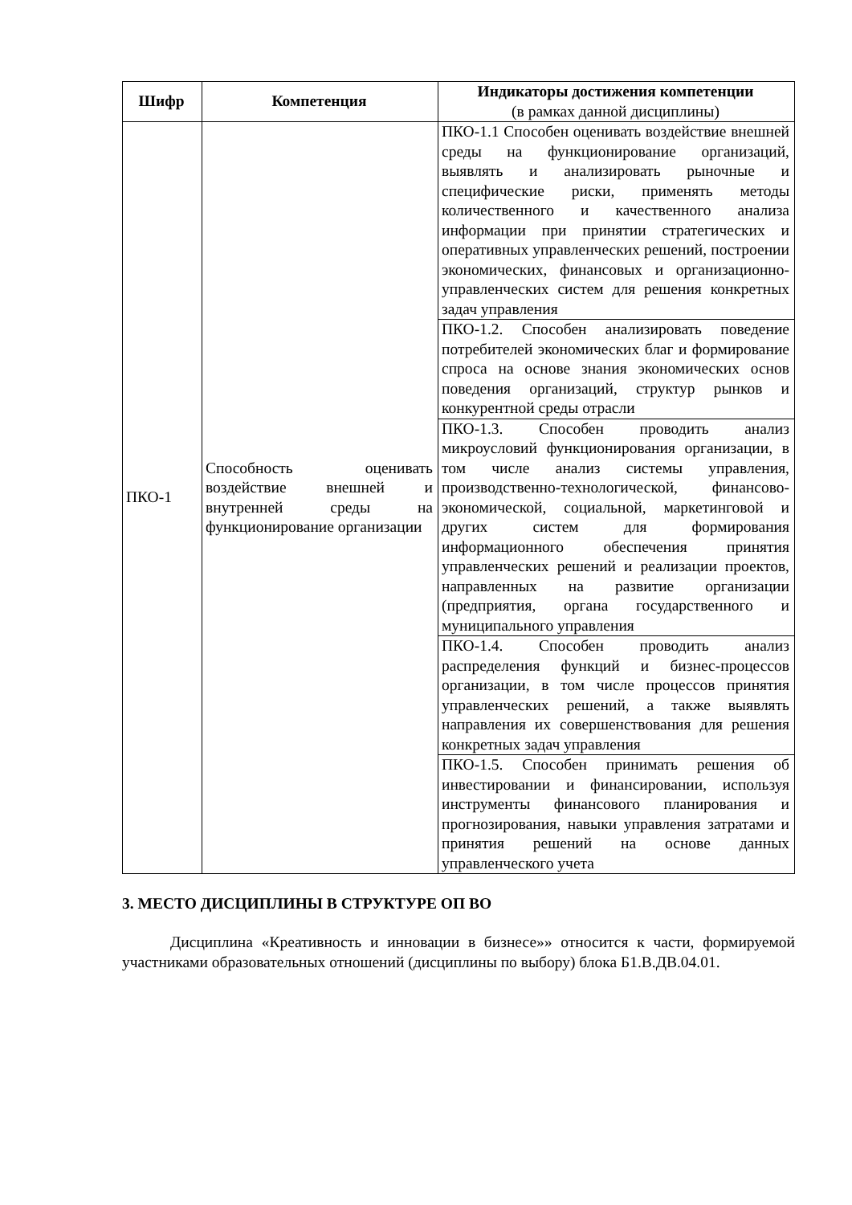| Шифр | Компетенция | Индикаторы достижения компетенции (в рамках данной дисциплины) |
| --- | --- | --- |
| ПКО-1 | Способность оценивать воздействие внешней и внутренней среды на функционирование организации | ПКО-1.1 Способен оценивать воздействие внешней среды на функционирование организаций, выявлять и анализировать рыночные и специфические риски, применять методы количественного и качественного анализа информации при принятии стратегических и оперативных управленческих решений, построении экономических, финансовых и организационно-управленческих систем для решения конкретных задач управления |
| | | ПКО-1.2. Способен анализировать поведение потребителей экономических благ и формирование спроса на основе знания экономических основ поведения организаций, структур рынков и конкурентной среды отрасли |
| | | ПКО-1.3. Способен проводить анализ микроусловий функционирования организации, в том числе анализ системы управления, производственно-технологической, финансово-экономической, социальной, маркетинговой и других систем для формирования информационного обеспечения принятия управленческих решений и реализации проектов, направленных на развитие организации (предприятия, органа государственного и муниципального управления |
| | | ПКО-1.4. Способен проводить анализ распределения функций и бизнес-процессов организации, в том числе процессов принятия управленческих решений, а также выявлять направления их совершенствования для решения конкретных задач управления |
| | | ПКО-1.5. Способен принимать решения об инвестировании и финансировании, используя инструменты финансового планирования и прогнозирования, навыки управления затратами и принятия решений на основе данных управленческого учета |
3. МЕСТО ДИСЦИПЛИНЫ В СТРУКТУРЕ ОП ВО
Дисциплина «Креативность и инновации в бизнесе»» относится к части, формируемой участниками образовательных отношений (дисциплины по выбору) блока Б1.В.ДВ.04.01.